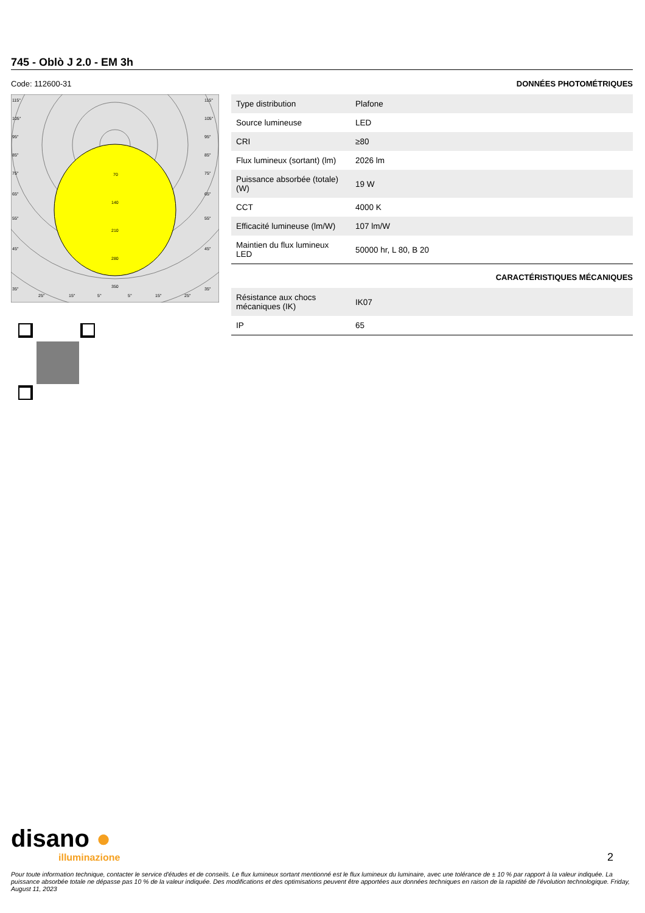745 - Oblò J 2.0 - EM 3h
Code: 112600-31
70
140
210
280
350
115°
105°
95°
85°
75°
65°
55°
45°
35°
115°
105°
95°
85°
75°
65°
55°
45°
35°
25°
15°
5°
5°
15°
25°
DONNÉES PHOTOMÉTRIQUES
| Type distribution | Plafone |
| Source lumineuse | LED |
| CRI | ≥80 |
| Flux lumineux (sortant) (lm) | 2026 lm |
| Puissance absorbée (totale) (W) | 19 W |
| CCT | 4000 K |
| Efficacité lumineuse (lm/W) | 107 lm/W |
| Maintien du flux lumineux LED | 50000 hr, L 80, B 20 |
CARACTÉRISTIQUES MÉCANIQUES
| Résistance aux chocs mécaniques (IK) | IK07 |
| IP | 65 |
disano ●
illuminazione 2
Pour toute information technique, contacter le service d'études et de conseils. Le flux lumineux sortant mentionné est le flux lumineux du luminaire, avec une tolérance de ± 10 % par rapport à la valeur indiquée. La puissance absorbée totale ne dépasse pas 10 % de la valeur indiquée. Des modifications et des optimisations peuvent être apportées aux données techniques en raison de la rapidité de l'évolution technologique. Friday, August 11, 2023